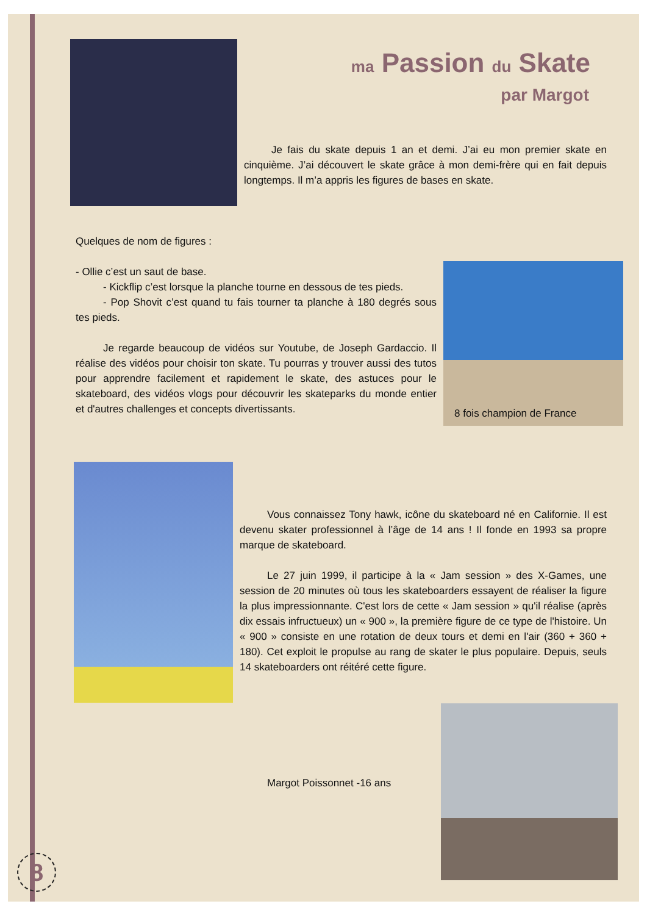ma Passion du Skate
par Margot
Je fais du skate depuis 1 an et demi. J’ai eu mon premier skate en cinquième. J’ai découvert le skate grâce à mon demi-frère qui en fait depuis longtemps. Il m’a appris les figures de bases en skate.
Quelques de nom de figures :
- Ollie c’est un saut de base.
- Kickflip c’est lorsque la planche tourne en dessous de tes pieds.
- Pop Shovit c’est quand tu fais tourner ta planche à 180 degrés sous tes pieds.
Je regarde beaucoup de vidéos sur Youtube, de Joseph Gardaccio. Il réalise des vidéos pour choisir ton skate. Tu pourras y trouver aussi des tutos pour apprendre facilement et rapidement le skate, des astuces pour le skateboard, des vidéos vlogs pour découvrir les skateparks du monde entier et d'autres challenges et concepts divertissants.
8 fois champion de France
Vous connaissez Tony hawk, icône du skateboard né en Californie. Il est devenu skater professionnel à l’âge de 14 ans ! Il fonde en 1993 sa propre marque de skateboard.
Le 27 juin 1999, il participe à la « Jam session » des X-Games, une session de 20 minutes où tous les skateboarders essayent de réaliser la figure la plus impressionnante. C'est lors de cette « Jam session » qu'il réalise (après dix essais infructueux) un « 900 », la première figure de ce type de l'histoire. Un « 900 » consiste en une rotation de deux tours et demi en l'air (360 + 360 + 180). Cet exploit le propulse au rang de skater le plus populaire. Depuis, seuls 14 skateboarders ont réitéré cette figure.
Margot Poissonnet -16 ans
8